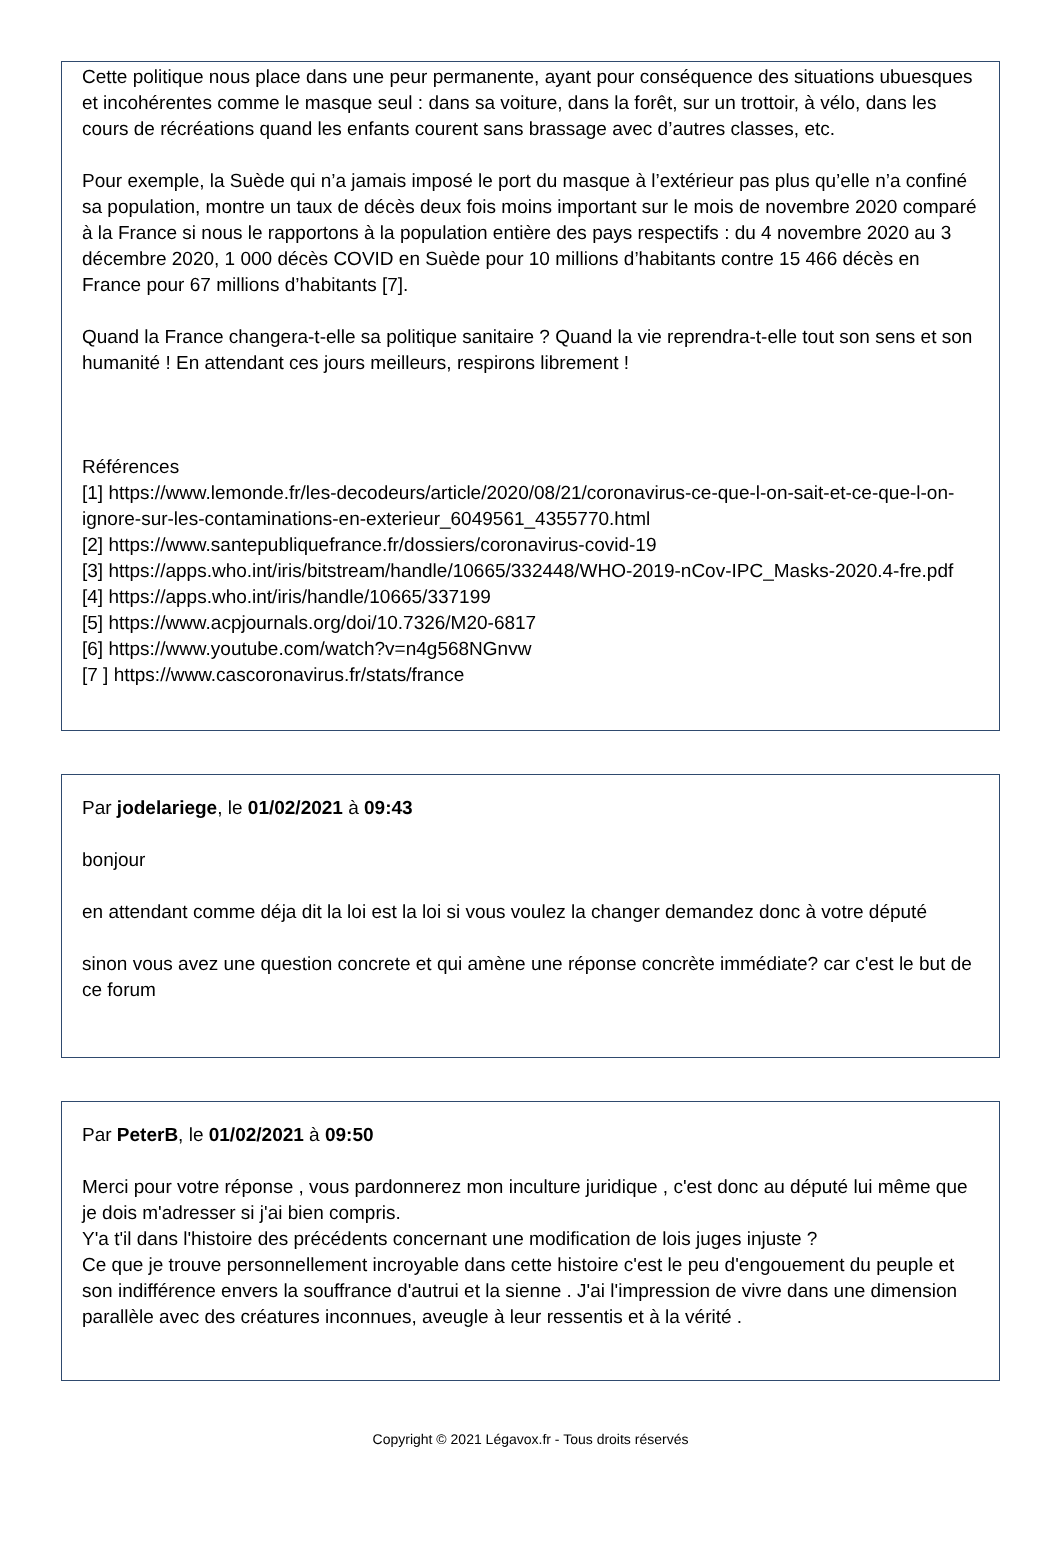Cette politique nous place dans une peur permanente, ayant pour conséquence des situations ubuesques et incohérentes comme le masque seul : dans sa voiture, dans la forêt, sur un trottoir, à vélo, dans les cours de récréations quand les enfants courent sans brassage avec d’autres classes, etc.
Pour exemple, la Suède qui n’a jamais imposé le port du masque à l’extérieur pas plus qu’elle n’a confiné sa population, montre un taux de décès deux fois moins important sur le mois de novembre 2020 comparé à la France si nous le rapportons à la population entière des pays respectifs : du 4 novembre 2020 au 3 décembre 2020, 1 000 décès COVID en Suède pour 10 millions d’habitants contre 15 466 décès en France pour 67 millions d’habitants [7].
Quand la France changera-t-elle sa politique sanitaire ? Quand la vie reprendra-t-elle tout son sens et son humanité ! En attendant ces jours meilleurs, respirons librement !
Références
[1] https://www.lemonde.fr/les-decodeurs/article/2020/08/21/coronavirus-ce-que-l-on-sait-et-ce-que-l-on-ignore-sur-les-contaminations-en-exterieur_6049561_4355770.html
[2] https://www.santepubliquefrance.fr/dossiers/coronavirus-covid-19
[3] https://apps.who.int/iris/bitstream/handle/10665/332448/WHO-2019-nCov-IPC_Masks-2020.4-fre.pdf
[4] https://apps.who.int/iris/handle/10665/337199
[5] https://www.acpjournals.org/doi/10.7326/M20-6817
[6] https://www.youtube.com/watch?v=n4g568NGnvw
[7 ] https://www.cascoronavirus.fr/stats/france
Par jodelariege, le 01/02/2021 à 09:43
bonjour
en attendant comme déja dit la loi est la loi si vous voulez la changer demandez donc à votre député
sinon vous avez une question concrete et qui amène une réponse concrète immédiate? car c'est le but de ce forum
Par PeterB, le 01/02/2021 à 09:50
Merci pour votre réponse , vous pardonnerez mon inculture juridique , c'est donc au député lui même que je dois m'adresser si j'ai bien compris.
Y'a t'il dans l'histoire des précédents concernant une modification de lois juges injuste ?
Ce que je trouve personnellement incroyable dans cette histoire c'est le peu d'engouement du peuple et son indifférence envers la souffrance d'autrui et la sienne . J'ai l'impression de vivre dans une dimension parallèle avec des créatures inconnues, aveugle à leur ressentis et à la vérité .
Copyright © 2021 Légavox.fr - Tous droits réservés